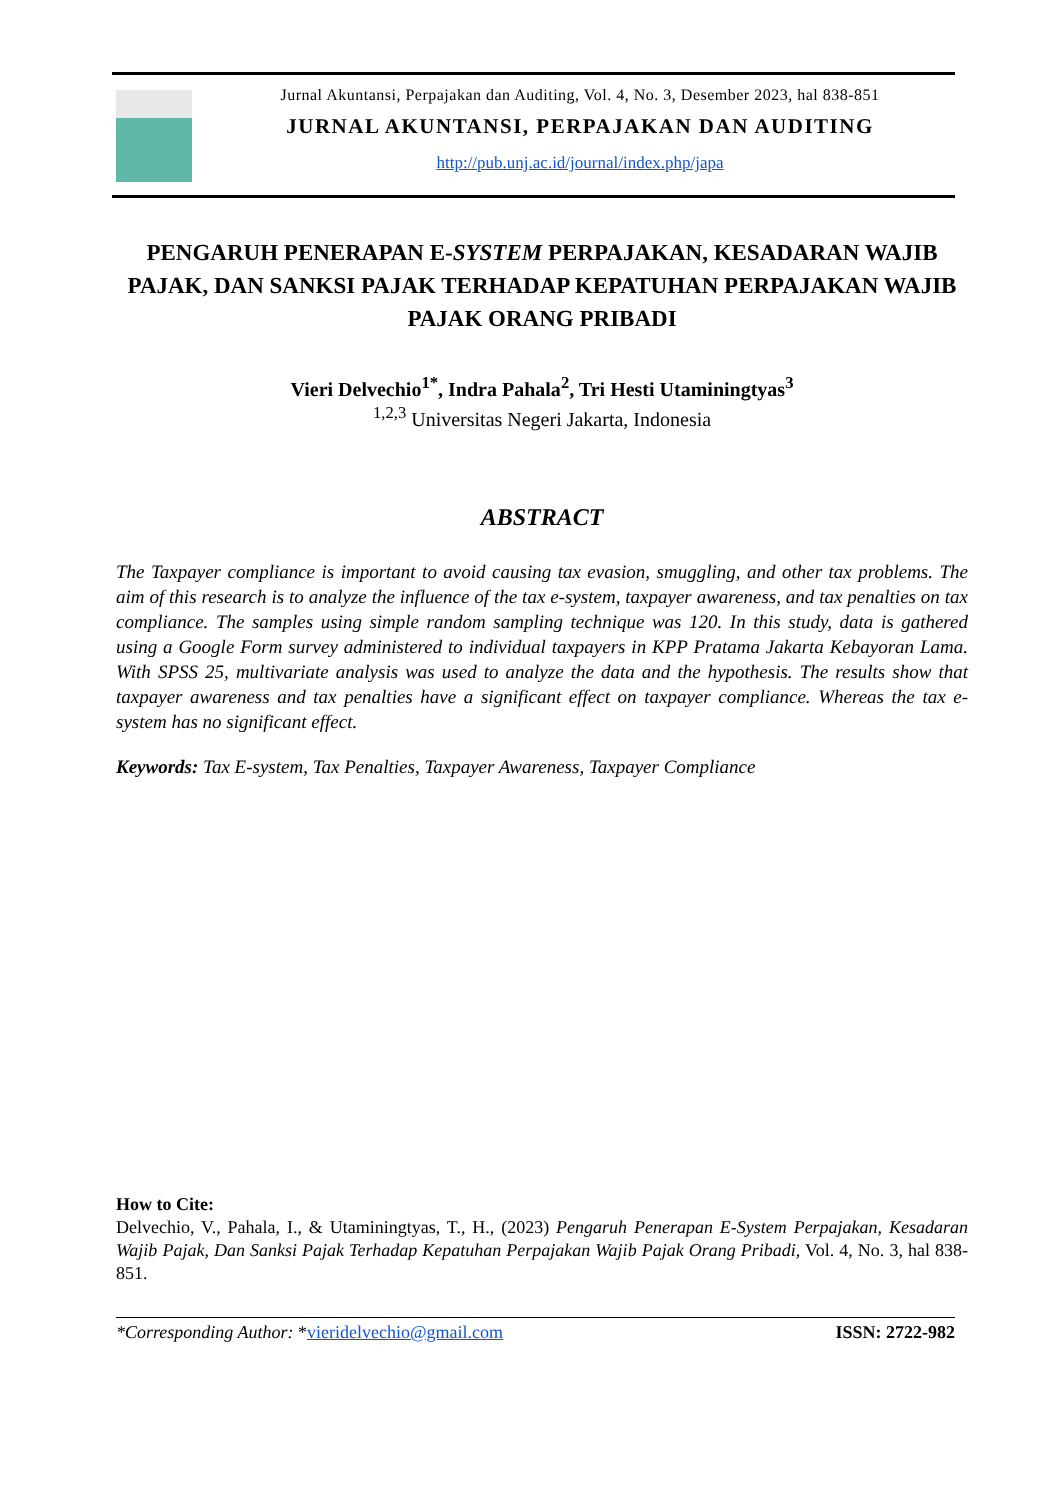Jurnal Akuntansi, Perpajakan dan Auditing, Vol. 4, No. 3, Desember 2023, hal 838-851
JURNAL AKUNTANSI, PERPAJAKAN DAN AUDITING
http://pub.unj.ac.id/journal/index.php/japa
PENGARUH PENERAPAN E-SYSTEM PERPAJAKAN, KESADARAN WAJIB PAJAK, DAN SANKSI PAJAK TERHADAP KEPATUHAN PERPAJAKAN WAJIB PAJAK ORANG PRIBADI
Vieri Delvechio<sup>1*</sup>, Indra Pahala<sup>2</sup>, Tri Hesti Utaminingtyas<sup>3</sup>
<sup>1,2,3</sup> Universitas Negeri Jakarta, Indonesia
ABSTRACT
The Taxpayer compliance is important to avoid causing tax evasion, smuggling, and other tax problems. The aim of this research is to analyze the influence of the tax e-system, taxpayer awareness, and tax penalties on tax compliance. The samples using simple random sampling technique was 120. In this study, data is gathered using a Google Form survey administered to individual taxpayers in KPP Pratama Jakarta Kebayoran Lama. With SPSS 25, multivariate analysis was used to analyze the data and the hypothesis. The results show that taxpayer awareness and tax penalties have a significant effect on taxpayer compliance. Whereas the tax e-system has no significant effect.
Keywords: Tax E-system, Tax Penalties, Taxpayer Awareness, Taxpayer Compliance
How to Cite:
Delvechio, V., Pahala, I., & Utaminingtyas, T., H., (2023) Pengaruh Penerapan E-System Perpajakan, Kesadaran Wajib Pajak, Dan Sanksi Pajak Terhadap Kepatuhan Perpajakan Wajib Pajak Orang Pribadi, Vol. 4, No. 3, hal 838-851.
*Corresponding Author: *vieridelvechio@gmail.com ISSN: 2722-982